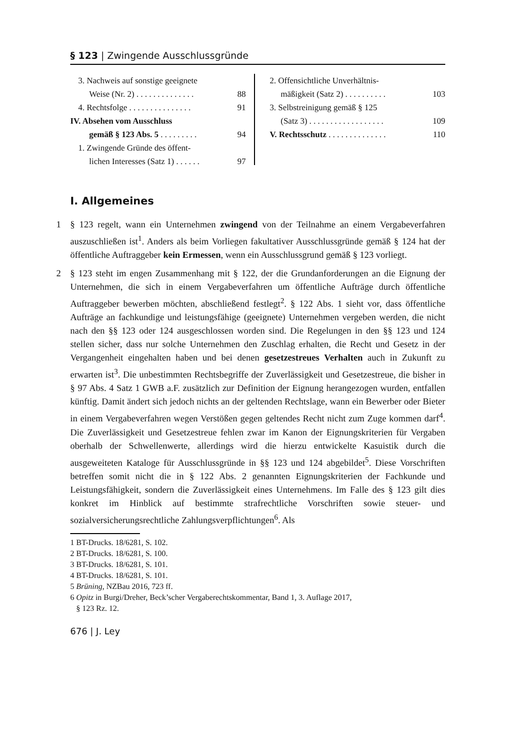§ 123 | Zwingende Ausschlussgründe
3. Nachweis auf sonstige geeignete
Weise (Nr. 2) . . . . . . . . . . . . . . 88
4. Rechtsfolge . . . . . . . . . . . . . . . 91
IV. Absehen vom Ausschluss
gemäß § 123 Abs. 5 . . . . . . . . . 94
1. Zwingende Gründe des öffent-
lichen Interesses (Satz 1) . . . . . . 97
2. Offensichtliche Unverhältnis-
mäßigkeit (Satz 2) . . . . . . . . . . 103
3. Selbstreinigung gemäß § 125
(Satz 3) . . . . . . . . . . . . . . . . . . 109
V. Rechtsschutz . . . . . . . . . . . . . . 110
I. Allgemeines
1 § 123 regelt, wann ein Unternehmen zwingend von der Teilnahme an einem Vergabeverfahren auszuschließen ist<sup>1</sup>. Anders als beim Vorliegen fakultativer Ausschlussgründe gemäß § 124 hat der öffentliche Auftraggeber kein Ermessen, wenn ein Ausschlussgrund gemäß § 123 vorliegt.
2 § 123 steht im engen Zusammenhang mit § 122, der die Grundanforderungen an die Eignung der Unternehmen, die sich in einem Vergabeverfahren um öffentliche Aufträge durch öffentliche Auftraggeber bewerben möchten, abschließend festlegt<sup>2</sup>. § 122 Abs. 1 sieht vor, dass öffentliche Aufträge an fachkundige und leistungsfähige (geeignete) Unternehmen vergeben werden, die nicht nach den §§ 123 oder 124 ausgeschlossen worden sind. Die Regelungen in den §§ 123 und 124 stellen sicher, dass nur solche Unternehmen den Zuschlag erhalten, die Recht und Gesetz in der Vergangenheit eingehalten haben und bei denen gesetzestreues Verhalten auch in Zukunft zu erwarten ist<sup>3</sup>. Die unbestimmten Rechtsbegriffe der Zuverlässigkeit und Gesetzestreue, die bisher in § 97 Abs. 4 Satz 1 GWB a.F. zusätzlich zur Definition der Eignung herangezogen wurden, entfallen künftig. Damit ändert sich jedoch nichts an der geltenden Rechtslage, wann ein Bewerber oder Bieter in einem Vergabeverfahren wegen Verstößen gegen geltendes Recht nicht zum Zuge kommen darf<sup>4</sup>. Die Zuverlässigkeit und Gesetzestreue fehlen zwar im Kanon der Eignungskriterien für Vergaben oberhalb der Schwellenwerte, allerdings wird die hierzu entwickelte Kasuistik durch die ausgeweiteten Kataloge für Ausschlussgründe in §§ 123 und 124 abgebildet<sup>5</sup>. Diese Vorschriften betreffen somit nicht die in § 122 Abs. 2 genannten Eignungskriterien der Fachkunde und Leistungsfähigkeit, sondern die Zuverlässigkeit eines Unternehmens. Im Falle des § 123 gilt dies konkret im Hinblick auf bestimmte strafrechtliche Vorschriften sowie steuer- und sozialversicherungsrechtliche Zahlungsverpflichtungen<sup>6</sup>. Als
1 BT-Drucks. 18/6281, S. 102.
2 BT-Drucks. 18/6281, S. 100.
3 BT-Drucks. 18/6281, S. 101.
4 BT-Drucks. 18/6281, S. 101.
5 Brüning, NZBau 2016, 723 ff.
6 Opitz in Burgi/Dreher, Beck’scher Vergaberechtskommentar, Band 1, 3. Auflage 2017,
§ 123 Rz. 12.
676 | J. Ley